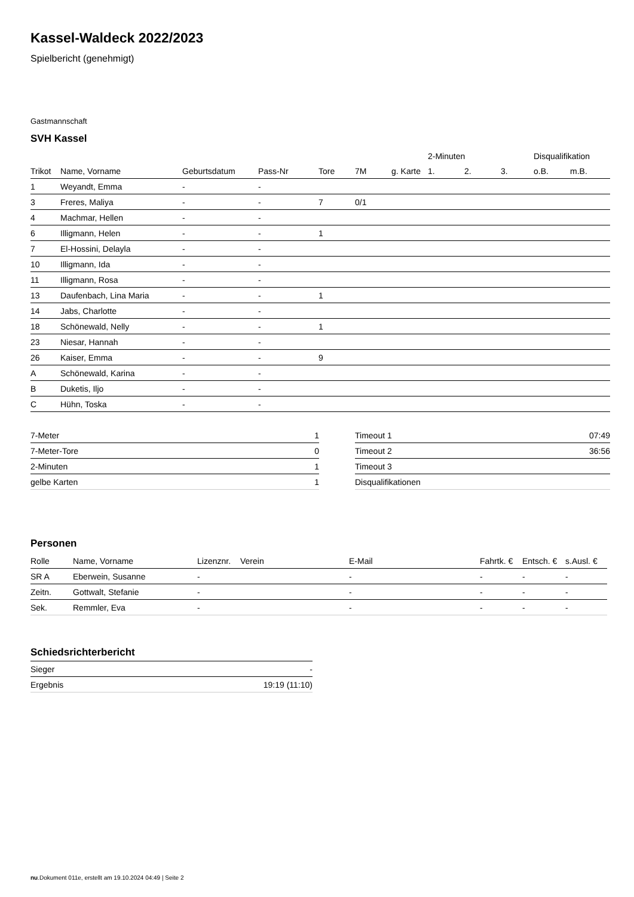Kassel-Waldeck 2022/2023
Spielbericht (genehmigt)
Gastmannschaft
SVH Kassel
| | | | | | | | 2-Minuten | | | Disqualifikation | |
| --- | --- | --- | --- | --- | --- | --- | --- | --- | --- | --- | --- |
| Trikot | Name, Vorname | Geburtsdatum | Pass-Nr | Tore | 7M | g. Karte | 1. | 2. | 3. | o.B. | m.B. |
| 1 | Weyandt, Emma | - | - | | | | | | | | |
| 3 | Freres, Maliya | - | - | 7 | 0/1 | | | | | | |
| 4 | Machmar, Hellen | - | - | | | | | | | | |
| 6 | Illigmann, Helen | - | - | 1 | | | | | | | |
| 7 | El-Hossini, Delayla | - | - | | | | | | | | |
| 10 | Illigmann, Ida | - | - | | | | | | | | |
| 11 | Illigmann, Rosa | - | - | | | | | | | | |
| 13 | Daufenbach, Lina Maria | - | - | 1 | | | | | | | |
| 14 | Jabs, Charlotte | - | - | | | | | | | | |
| 18 | Schönewald, Nelly | - | - | 1 | | | | | | | |
| 23 | Niesar, Hannah | - | - | | | | | | | | |
| 26 | Kaiser, Emma | - | - | 9 | | | | | | | |
| A | Schönewald, Karina | - | - | | | | | | | | |
| B | Duketis, Iljo | - | - | | | | | | | | |
| C | Hühn, Toska | - | - | | | | | | | | |
| 7-Meter | 1 |
| 7-Meter-Tore | 0 |
| 2-Minuten | 1 |
| gelbe Karten | 1 |
| Timeout 1 | 07:49 |
| Timeout 2 | 36:56 |
| Timeout 3 | |
| Disqualifikationen | |
Personen
| Rolle | Name, Vorname | Lizenznr. | Verein | E-Mail | Fahrtk. € | Entsch. € | s.Ausl. € |
| --- | --- | --- | --- | --- | --- | --- | --- |
| SR A | Eberwein, Susanne | - | | - | - | - | - |
| Zeitn. | Gottwalt, Stefanie | - | | - | - | - | - |
| Sek. | Remmler, Eva | - | | - | - | - | - |
Schiedsrichterbericht
| Sieger | - |
| Ergebnis | 19:19 (11:10) |
nu.Dokument 011e, erstellt am 19.10.2024 04:49 | Seite 2